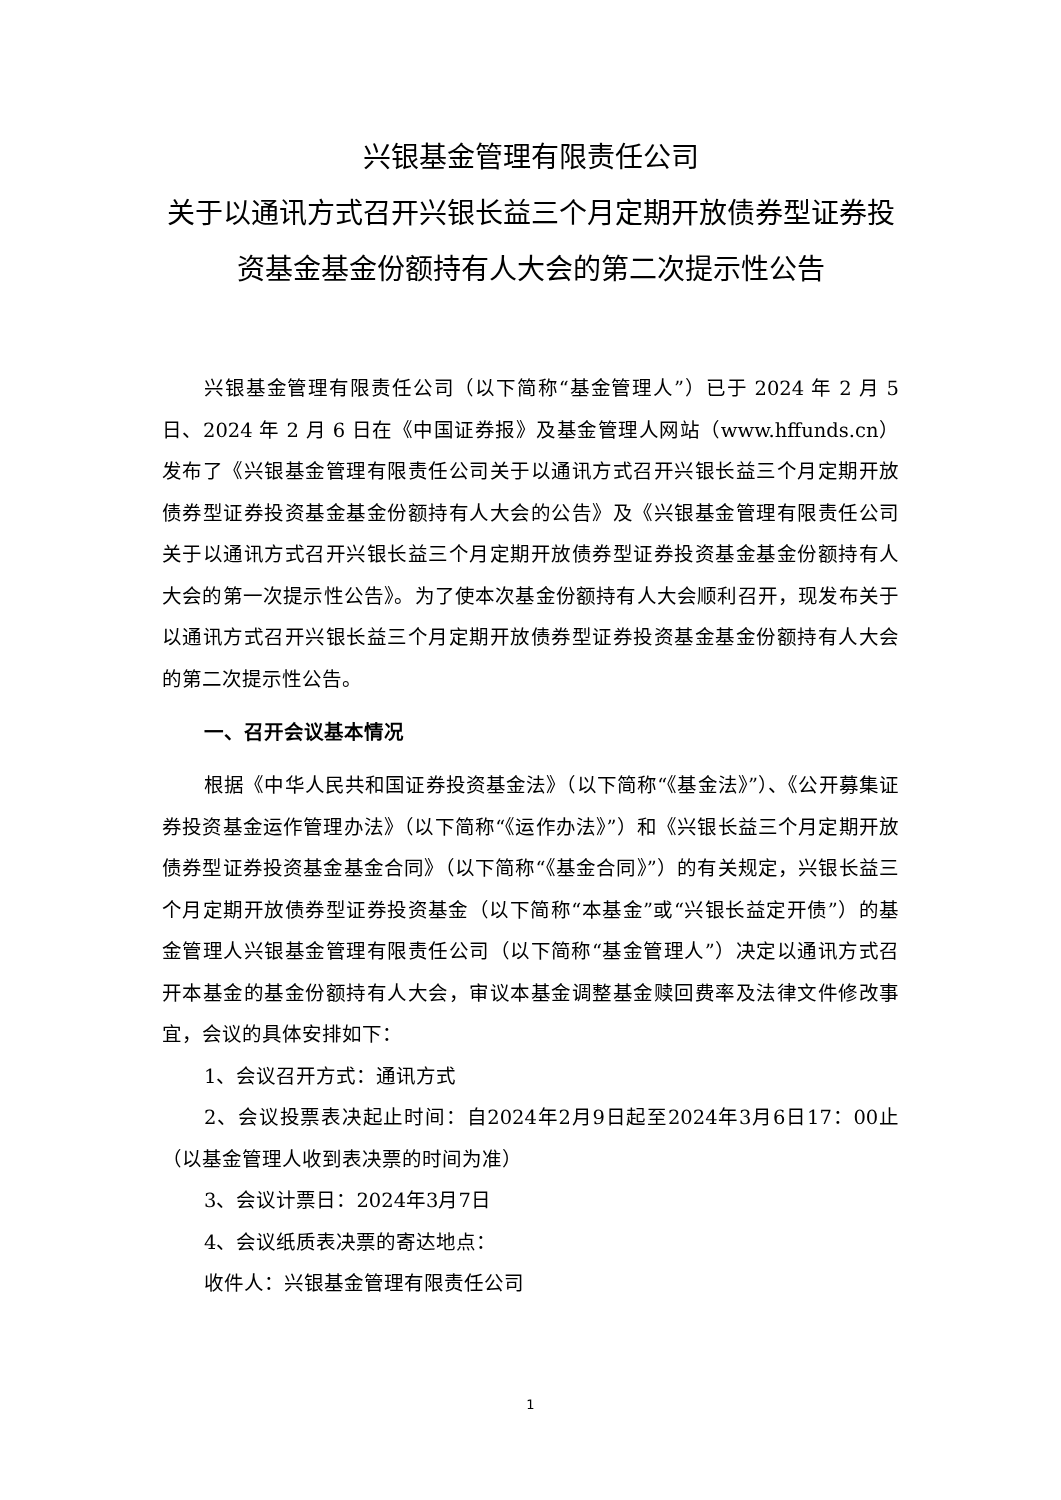兴银基金管理有限责任公司
关于以通讯方式召开兴银长益三个月定期开放债券型证券投资基金基金份额持有人大会的第二次提示性公告
兴银基金管理有限责任公司（以下简称“基金管理人”）已于 2024 年 2 月 5 日、2024 年 2 月 6 日在《中国证券报》及基金管理人网站（www.hffunds.cn）发布了《兴银基金管理有限责任公司关于以通讯方式召开兴银长益三个月定期开放债券型证券投资基金基金份额持有人大会的公告》及《兴银基金管理有限责任公司关于以通讯方式召开兴银长益三个月定期开放债券型证券投资基金基金份额持有人大会的第一次提示性公告》。为了使本次基金份额持有人大会顺利召开，现发布关于以通讯方式召开兴银长益三个月定期开放债券型证券投资基金基金份额持有人大会的第二次提示性公告。
一、召开会议基本情况
根据《中华人民共和国证券投资基金法》（以下简称“《基金法》”）、《公开募集证券投资基金运作管理办法》（以下简称“《运作办法》”）和《兴银长益三个月定期开放债券型证券投资基金基金合同》（以下简称“《基金合同》”）的有关规定，兴银长益三个月定期开放债券型证券投资基金（以下简称“本基金”或“兴银长益定开债”）的基金管理人兴银基金管理有限责任公司（以下简称“基金管理人”）决定以通讯方式召开本基金的基金份额持有人大会，审议本基金调整基金赎回费率及法律文件修改事宜，会议的具体安排如下：
1、会议召开方式：通讯方式
2、会议投票表决起止时间：自2024年2月9日起至2024年3月6日17：00止（以基金管理人收到表决票的时间为准）
3、会议计票日：2024年3月7日
4、会议纸质表决票的寄达地点：
收件人：兴银基金管理有限责任公司
1